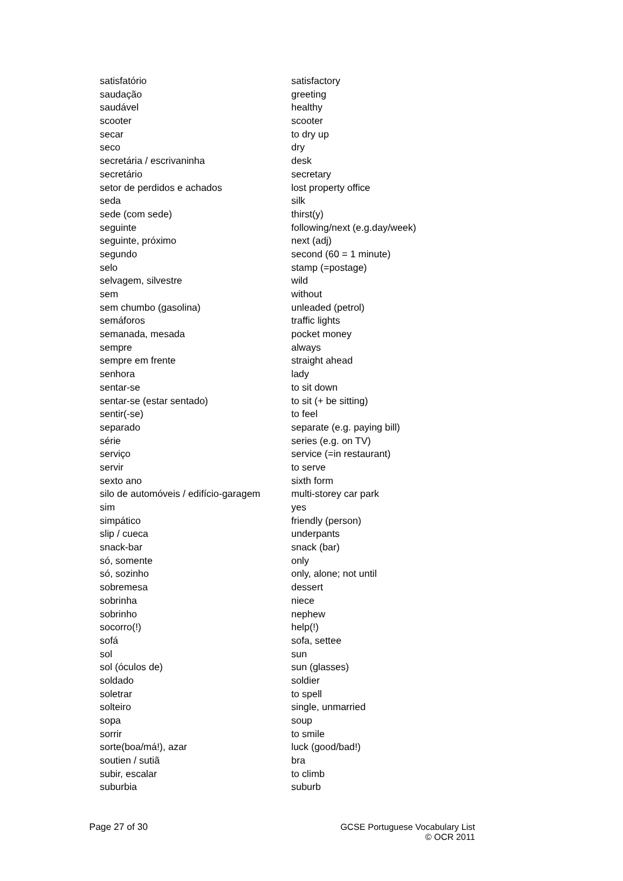| satisfatório | satisfactory |
| saudação | greeting |
| saudável | healthy |
| scooter | scooter |
| secar | to dry up |
| seco | dry |
| secretária / escrivaninha | desk |
| secretário | secretary |
| setor de perdidos e achados | lost property office |
| seda | silk |
| sede (com sede) | thirst(y) |
| seguinte | following/next (e.g.day/week) |
| seguinte, próximo | next (adj) |
| segundo | second (60 = 1 minute) |
| selo | stamp (=postage) |
| selvagem, silvestre | wild |
| sem | without |
| sem chumbo (gasolina) | unleaded (petrol) |
| semáforos | traffic lights |
| semanada, mesada | pocket money |
| sempre | always |
| sempre em frente | straight ahead |
| senhora | lady |
| sentar-se | to sit down |
| sentar-se (estar sentado) | to sit (+ be sitting) |
| sentir(-se) | to feel |
| separado | separate (e.g. paying bill) |
| série | series (e.g. on TV) |
| serviço | service (=in restaurant) |
| servir | to serve |
| sexto ano | sixth form |
| silo de automóveis / edifício-garagem | multi-storey car park |
| sim | yes |
| simpático | friendly (person) |
| slip / cueca | underpants |
| snack-bar | snack (bar) |
| só, somente | only |
| só, sozinho | only, alone; not until |
| sobremesa | dessert |
| sobrinha | niece |
| sobrinho | nephew |
| socorro(!) | help(!) |
| sofá | sofa, settee |
| sol | sun |
| sol (óculos de) | sun (glasses) |
| soldado | soldier |
| soletrar | to spell |
| solteiro | single, unmarried |
| sopa | soup |
| sorrir | to smile |
| sorte(boa/má!), azar | luck (good/bad!) |
| soutien / sutiã | bra |
| subir, escalar | to climb |
| suburbia | suburb |
Page 27 of 30 GCSE Portuguese Vocabulary List
© OCR 2011